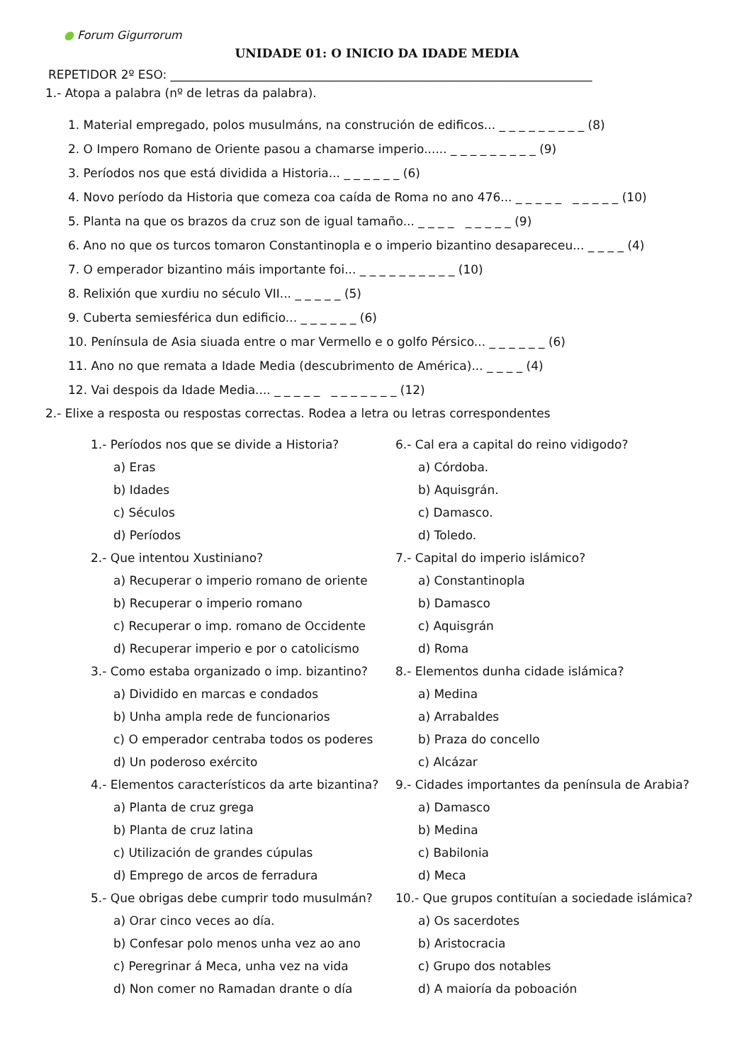● Forum Gigurrorum
UNIDADE 01: O INICIO DA IDADE MEDIA
REPETIDOR 2º ESO: ______________________________________________________________________
1.- Atopa a palabra (nº de letras da palabra).
1. Material empregado, polos musulmáns, na construción de edificos... _ _ _ _ _ _ _ _ _ (8)
2. O Impero Romano de Oriente pasou a chamarse imperio...... _ _ _ _ _ _ _ _ _ (9)
3. Períodos nos que está dividida a Historia... _ _ _ _ _ _ (6)
4. Novo período da Historia que comeza coa caída de Roma no ano 476... _ _ _ _ _ _ _ _ _ _ (10)
5. Planta na que os brazos da cruz son de igual tamaño... _ _ _ _ _ _ _ _ _ (9)
6. Ano no que os turcos tomaron Constantinopla e o imperio bizantino desapareceu... _ _ _ _ (4)
7. O emperador bizantino máis importante foi... _ _ _ _ _ _ _ _ _ _ (10)
8. Relixión que xurdiu no século VII... _ _ _ _ _ (5)
9. Cuberta semiesférica dun edificio... _ _ _ _ _ _ (6)
10. Península de Asia siuada entre o mar Vermello e o golfo Pérsico... _ _ _ _ _ _ (6)
11. Ano no que remata a Idade Media (descubrimento de América)... _ _ _ _ (4)
12. Vai despois da Idade Media.... _ _ _ _ _ _ _ _ _ _ _ _ (12)
2.- Elixe a resposta ou respostas correctas. Rodea a letra ou letras correspondentes
1.- Períodos nos que se divide a Historia?
a) Eras
b) Idades
c) Séculos
d) Períodos
2.- Que intentou Xustiniano?
a) Recuperar o imperio romano de oriente
b) Recuperar o imperio romano
c) Recuperar o imp. romano de Occidente
d) Recuperar imperio e por o catolicismo
3.- Como estaba organizado o imp. bizantino?
a) Dividido en marcas e condados
b) Unha ampla rede de funcionarios
c) O emperador centraba todos os poderes
d) Un poderoso exército
4.- Elementos característicos da arte bizantina?
a) Planta de cruz grega
b) Planta de cruz latina
c) Utilización de grandes cúpulas
d) Emprego de arcos de ferradura
5.- Que obrigas debe cumprir todo musulmán?
a) Orar cinco veces ao día.
b) Confesar polo menos unha vez ao ano
c) Peregrinar á Meca, unha vez na vida
d) Non comer no Ramadan drante o día
6.- Cal era a capital do reino vidigodo?
a) Córdoba.
b) Aquisgrán.
c) Damasco.
d) Toledo.
7.- Capital do imperio islámico?
a) Constantinopla
b) Damasco
c) Aquisgrán
d) Roma
8.- Elementos dunha cidade islámica?
a) Medina
a) Arrabaldes
b) Praza do concello
c) Alcázar
9.- Cidades importantes da península de Arabia?
a) Damasco
b) Medina
c) Babilonia
d) Meca
10.- Que grupos contituían a sociedade islámica?
a) Os sacerdotes
b) Aristocracia
c) Grupo dos notables
d) A maioría da poboación